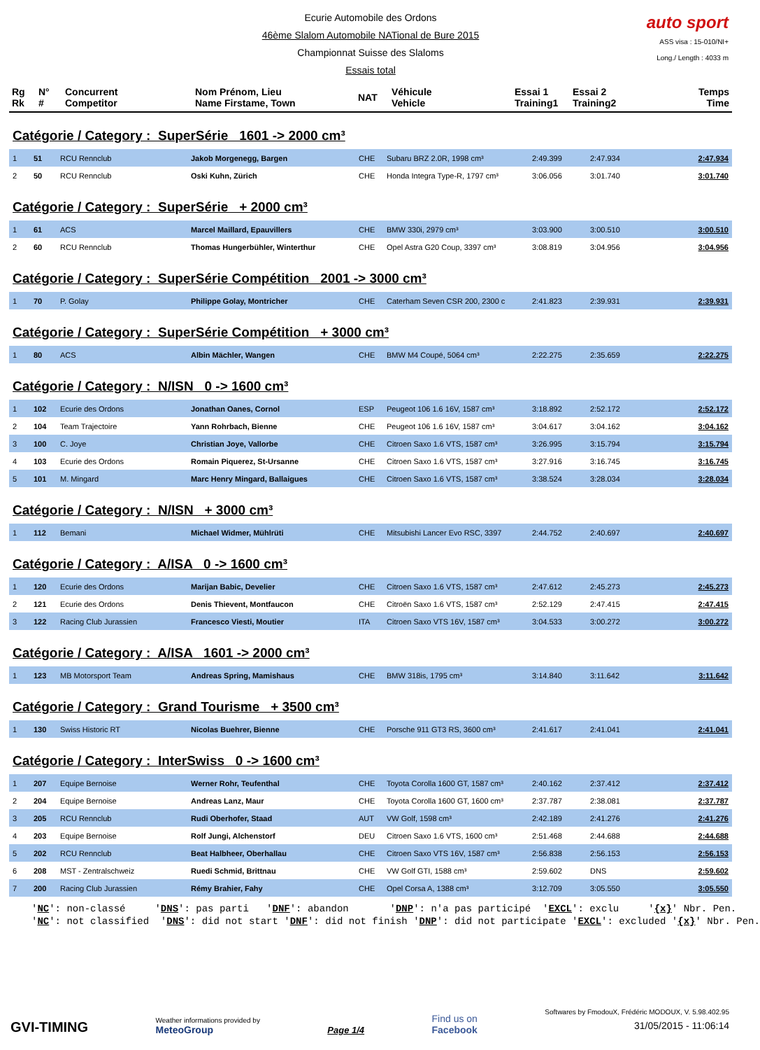Ecurie Automobile des Ordons
46ème Slalom Automobile NATional de Bure 2015
Championnat Suisse des Slaloms
Essais total
auto sport
ASS visa : 15-010/NI+
Long./ Length : 4033 m
| Rg Rk | N° # | Concurrent Competitor | Nom Prénom, Lieu Name Firstame, Town | NAT | Véhicule Vehicle | Essai 1 Training1 | Essai 2 Training2 | Temps Time |
Catégorie / Category : SuperSérie 1601 -> 2000 cm³
| 1 | 51 | RCU Rennclub | Jakob Morgenegg, Bargen | CHE | Subaru BRZ 2.0R, 1998 cm³ | 2:49.399 | 2:47.934 | 2:47.934 |
| 2 | 50 | RCU Rennclub | Oski Kuhn, Zürich | CHE | Honda Integra Type-R, 1797 cm³ | 3:06.056 | 3:01.740 | 3:01.740 |
Catégorie / Category : SuperSérie + 2000 cm³
| 1 | 61 | ACS | Marcel Maillard, Epauvillers | CHE | BMW 330i, 2979 cm³ | 3:03.900 | 3:00.510 | 3:00.510 |
| 2 | 60 | RCU Rennclub | Thomas Hungerbühler, Winterthur | CHE | Opel Astra G20 Coup, 3397 cm³ | 3:08.819 | 3:04.956 | 3:04.956 |
Catégorie / Category : SuperSérie Compétition 2001 -> 3000 cm³
| 1 | 70 | P. Golay | Philippe Golay, Montricher | CHE | Caterham Seven CSR 200, 2300 c | 2:41.823 | 2:39.931 | 2:39.931 |
Catégorie / Category : SuperSérie Compétition + 3000 cm³
| 1 | 80 | ACS | Albin Mächler, Wangen | CHE | BMW M4 Coupé, 5064 cm³ | 2:22.275 | 2:35.659 | 2:22.275 |
Catégorie / Category : N/ISN 0 -> 1600 cm³
| 1 | 102 | Ecurie des Ordons | Jonathan Oanes, Cornol | ESP | Peugeot 106 1.6 16V, 1587 cm³ | 3:18.892 | 2:52.172 | 2:52.172 |
| 2 | 104 | Team Trajectoire | Yann Rohrbach, Bienne | CHE | Peugeot 106 1.6 16V, 1587 cm³ | 3:04.617 | 3:04.162 | 3:04.162 |
| 3 | 100 | C. Joye | Christian Joye, Vallorbe | CHE | Citroen Saxo 1.6 VTS, 1587 cm³ | 3:26.995 | 3:15.794 | 3:15.794 |
| 4 | 103 | Ecurie des Ordons | Romain Piquerez, St-Ursanne | CHE | Citroen Saxo 1.6 VTS, 1587 cm³ | 3:27.916 | 3:16.745 | 3:16.745 |
| 5 | 101 | M. Mingard | Marc Henry Mingard, Ballaigues | CHE | Citroen Saxo 1.6 VTS, 1587 cm³ | 3:38.524 | 3:28.034 | 3:28.034 |
Catégorie / Category : N/ISN + 3000 cm³
| 1 | 112 | Bemani | Michael Widmer, Mühlrüti | CHE | Mitsubishi Lancer Evo RSC, 3397 | 2:44.752 | 2:40.697 | 2:40.697 |
Catégorie / Category : A/ISA 0 -> 1600 cm³
| 1 | 120 | Ecurie des Ordons | Marijan Babic, Develier | CHE | Citroen Saxo 1.6 VTS, 1587 cm³ | 2:47.612 | 2:45.273 | 2:45.273 |
| 2 | 121 | Ecurie des Ordons | Denis Thievent, Montfaucon | CHE | Citroën Saxo 1.6 VTS, 1587 cm³ | 2:52.129 | 2:47.415 | 2:47.415 |
| 3 | 122 | Racing Club Jurassien | Francesco Viesti, Moutier | ITA | Citroen Saxo VTS 16V, 1587 cm³ | 3:04.533 | 3:00.272 | 3:00.272 |
Catégorie / Category : A/ISA 1601 -> 2000 cm³
| 1 | 123 | MB Motorsport Team | Andreas Spring, Mamishaus | CHE | BMW 318is, 1795 cm³ | 3:14.840 | 3:11.642 | 3:11.642 |
Catégorie / Category : Grand Tourisme + 3500 cm³
| 1 | 130 | Swiss Historic RT | Nicolas Buehrer, Bienne | CHE | Porsche 911 GT3 RS, 3600 cm³ | 2:41.617 | 2:41.041 | 2:41.041 |
Catégorie / Category : InterSwiss 0 -> 1600 cm³
| 1 | 207 | Equipe Bernoise | Werner Rohr, Teufenthal | CHE | Toyota Corolla 1600 GT, 1587 cm³ | 2:40.162 | 2:37.412 | 2:37.412 |
| 2 | 204 | Equipe Bernoise | Andreas Lanz, Maur | CHE | Toyota Corolla 1600 GT, 1600 cm³ | 2:37.787 | 2:38.081 | 2:37.787 |
| 3 | 205 | RCU Rennclub | Rudi Oberhofer, Staad | AUT | VW Golf, 1598 cm³ | 2:42.189 | 2:41.276 | 2:41.276 |
| 4 | 203 | Equipe Bernoise | Rolf Jungi, Alchenstorf | DEU | Citroen Saxo 1.6 VTS, 1600 cm³ | 2:51.468 | 2:44.688 | 2:44.688 |
| 5 | 202 | RCU Rennclub | Beat Halbheer, Oberhallau | CHE | Citroen Saxo VTS 16V, 1587 cm³ | 2:56.838 | 2:56.153 | 2:56.153 |
| 6 | 208 | MST - Zentralschweiz | Ruedi Schmid, Brittnau | CHE | VW Golf GTI, 1588 cm³ | 2:59.602 | DNS | 2:59.602 |
| 7 | 200 | Racing Club Jurassien | Rémy Brahier, Fahy | CHE | Opel Corsa A, 1388 cm³ | 3:12.709 | 3:05.550 | 3:05.550 |
'NC': non-classé 'DNS': pas parti 'DNF': abandon 'DNP': n'a pas participé 'EXCL': exclu '{x}' Nbr. Pen. 'NC': not classified 'DNS': did not start 'DNF': did not finish 'DNP': did not participate 'EXCL': excluded '{x}' Nbr. Pen.
GVI-TIMING
Weather informations provided by
MeteoGroup
Page 1/4
Find us on
Facebook
Softwares by FmodouX, Frédéric MODOUX, V. 5.98.402.95
31/05/2015 - 11:06:14